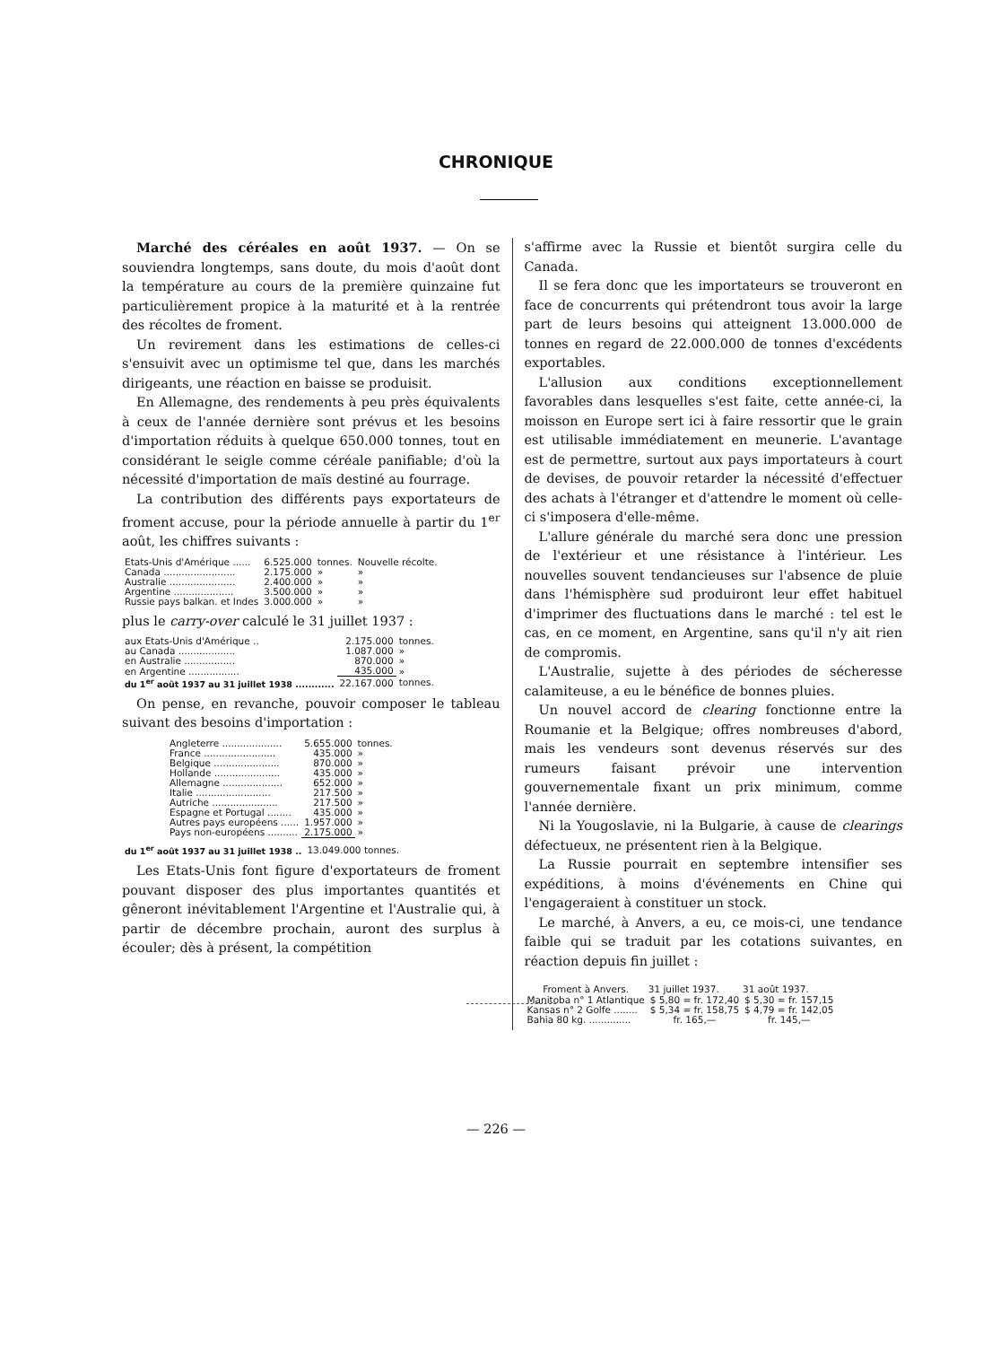CHRONIQUE
Marché des céréales en août 1937. — On se souviendra longtemps, sans doute, du mois d'août dont la température au cours de la première quinzaine fut particulièrement propice à la maturité et à la rentrée des récoltes de froment.
Un revirement dans les estimations de celles-ci s'ensuivit avec un optimisme tel que, dans les marchés dirigeants, une réaction en baisse se produisit.
En Allemagne, des rendements à peu près équivalents à ceux de l'année dernière sont prévus et les besoins d'importation réduits à quelque 650.000 tonnes, tout en considérant le seigle comme céréale panifiable; d'où la nécessité d'importation de maïs destiné au fourrage.
La contribution des différents pays exportateurs de froment accuse, pour la période annuelle à partir du 1<sup>er</sup> août, les chiffres suivants :
| Etats-Unis d'Amérique ...... | 6.525.000 | tonnes. | Nouvelle récolte. |
| Canada ........................ | 2.175.000 | » | » |
| Australie ...................... | 2.400.000 | » | » |
| Argentine .................... | 3.500.000 | » | » |
| Russie pays balkan. et Indes | 3.000.000 | » | » |
plus le carry-over calculé le 31 juillet 1937 :
| aux Etats-Unis d'Amérique .. | 2.175.000 | tonnes. |
| au Canada ................... | 1.087.000 | » |
| en Australie ................. | 870.000 | » |
| en Argentine ................. | 435.000 | » |
| du 1<sup>er</sup> août 1937 au 31 juillet 1938 ............ | 22.167.000 | tonnes. |
On pense, en revanche, pouvoir composer le tableau suivant des besoins d'importation :
| Angleterre .................... | 5.655.000 | tonnes. |
| France ........................ | 435.000 | » |
| Belgique ...................... | 870.000 | » |
| Hollande ...................... | 435.000 | » |
| Allemagne .................... | 652.000 | » |
| Italie ......................... | 217.500 | » |
| Autriche ...................... | 217.500 | » |
| Espagne et Portugal ........ | 435.000 | » |
| Autres pays européens ...... | 1.957.000 | » |
| Pays non-européens .......... | 2.175.000 | » |
| du 1<sup>er</sup> août 1937 au 31 juillet 1938 .. | 13.049.000 tonnes. |
Les Etats-Unis font figure d'exportateurs de froment pouvant disposer des plus importantes quantités et gêneront inévitablement l'Argentine et l'Australie qui, à partir de décembre prochain, auront des surplus à écouler; dès à présent, la compétition
s'affirme avec la Russie et bientôt surgira celle du Canada.
Il se fera donc que les importateurs se trouveront en face de concurrents qui prétendront tous avoir la large part de leurs besoins qui atteignent 13.000.000 de tonnes en regard de 22.000.000 de tonnes d'excédents exportables.
L'allusion aux conditions exceptionnellement favorables dans lesquelles s'est faite, cette année-ci, la moisson en Europe sert ici à faire ressortir que le grain est utilisable immédiatement en meunerie. L'avantage est de permettre, surtout aux pays importateurs à court de devises, de pouvoir retarder la nécessité d'effectuer des achats à l'étranger et d'attendre le moment où celle-ci s'imposera d'elle-même.
L'allure générale du marché sera donc une pression de l'extérieur et une résistance à l'intérieur. Les nouvelles souvent tendancieuses sur l'absence de pluie dans l'hémisphère sud produiront leur effet habituel d'imprimer des fluctuations dans le marché : tel est le cas, en ce moment, en Argentine, sans qu'il n'y ait rien de compromis.
L'Australie, sujette à des périodes de sécheresse calamiteuse, a eu le bénéfice de bonnes pluies.
Un nouvel accord de clearing fonctionne entre la Roumanie et la Belgique; offres nombreuses d'abord, mais les vendeurs sont devenus réservés sur des rumeurs faisant prévoir une intervention gouvernementale fixant un prix minimum, comme l'année dernière.
Ni la Yougoslavie, ni la Bulgarie, à cause de clearings défectueux, ne présentent rien à la Belgique.
La Russie pourrait en septembre intensifier ses expéditions, à moins d'événements en Chine qui l'engageraient à constituer un stock.
Le marché, à Anvers, a eu, ce mois-ci, une tendance faible qui se traduit par les cotations suivantes, en réaction depuis fin juillet :
| Froment à Anvers. | 31 juillet 1937. | 31 août 1937. |
| --- | --- | --- |
| Manitoba n° 1 Atlantique | $ 5,80 = fr. 172,40 | $ 5,30 = fr. 157,15 |
| Kansas n° 2 Golfe ........ | $ 5,34 = fr. 158,75 | $ 4,79 = fr. 142,05 |
| Bahia 80 kg. .............. | fr. 165,— | fr. 145,— |
— 226 —